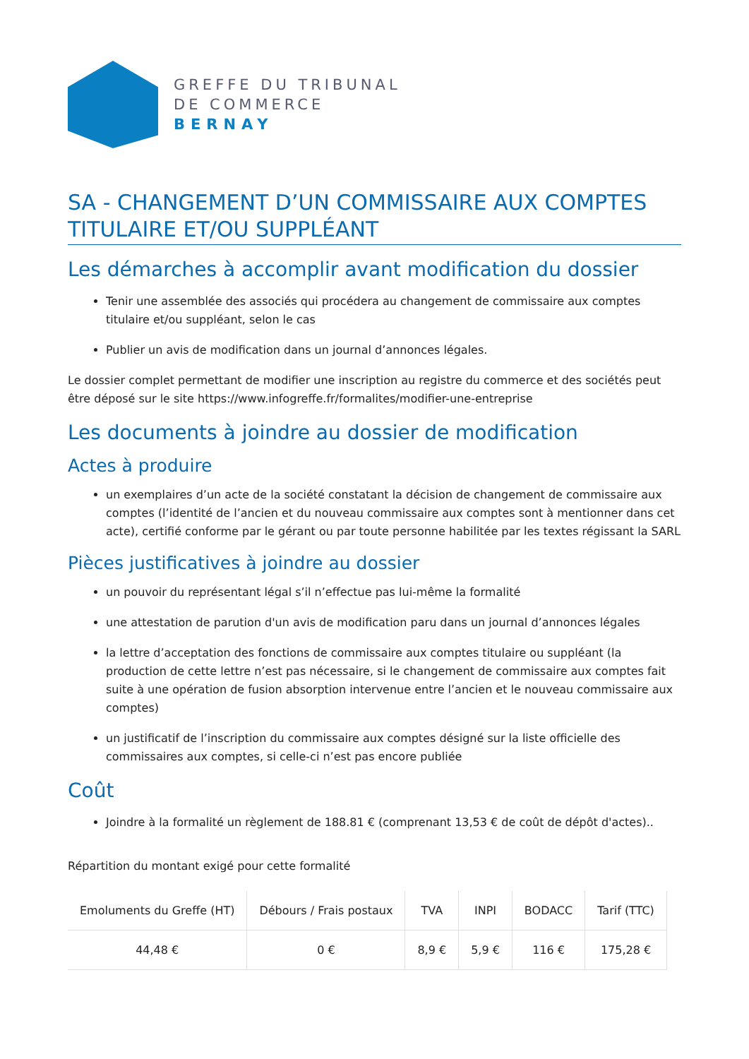GREFFE DU TRIBUNAL
DE COMMERCE
BERNAY
SA - CHANGEMENT D’UN COMMISSAIRE AUX COMPTES TITULAIRE ET/OU SUPPLÉANT
Les démarches à accomplir avant modification du dossier
Tenir une assemblée des associés qui procédera au changement de commissaire aux comptes titulaire et/ou suppléant, selon le cas
Publier un avis de modification dans un journal d’annonces légales.
Le dossier complet permettant de modifier une inscription au registre du commerce et des sociétés peut être déposé sur le site https://www.infogreffe.fr/formalites/modifier-une-entreprise
Les documents à joindre au dossier de modification
Actes à produire
un exemplaires d’un acte de la société constatant la décision de changement de commissaire aux comptes (l’identité de l’ancien et du nouveau commissaire aux comptes sont à mentionner dans cet acte), certifié conforme par le gérant ou par toute personne habilitée par les textes régissant la SARL
Pièces justificatives à joindre au dossier
un pouvoir du représentant légal s’il n’effectue pas lui-même la formalité
une attestation de parution d'un avis de modification paru dans un journal d’annonces légales
la lettre d’acceptation des fonctions de commissaire aux comptes titulaire ou suppléant (la production de cette lettre n’est pas nécessaire, si le changement de commissaire aux comptes fait suite à une opération de fusion absorption intervenue entre l’ancien et le nouveau commissaire aux comptes)
un justificatif de l’inscription du commissaire aux comptes désigné sur la liste officielle des commissaires aux comptes, si celle-ci n’est pas encore publiée
Coût
Joindre à la formalité un règlement de 188.81 € (comprenant 13,53 € de coût de dépôt d'actes)..
Répartition du montant exigé pour cette formalité
| Emoluments du Greffe (HT) | Débours / Frais postaux | TVA | INPI | BODACC | Tarif (TTC) |
| --- | --- | --- | --- | --- | --- |
| 44,48 € | 0 € | 8,9 € | 5,9 € | 116 € | 175,28 € |